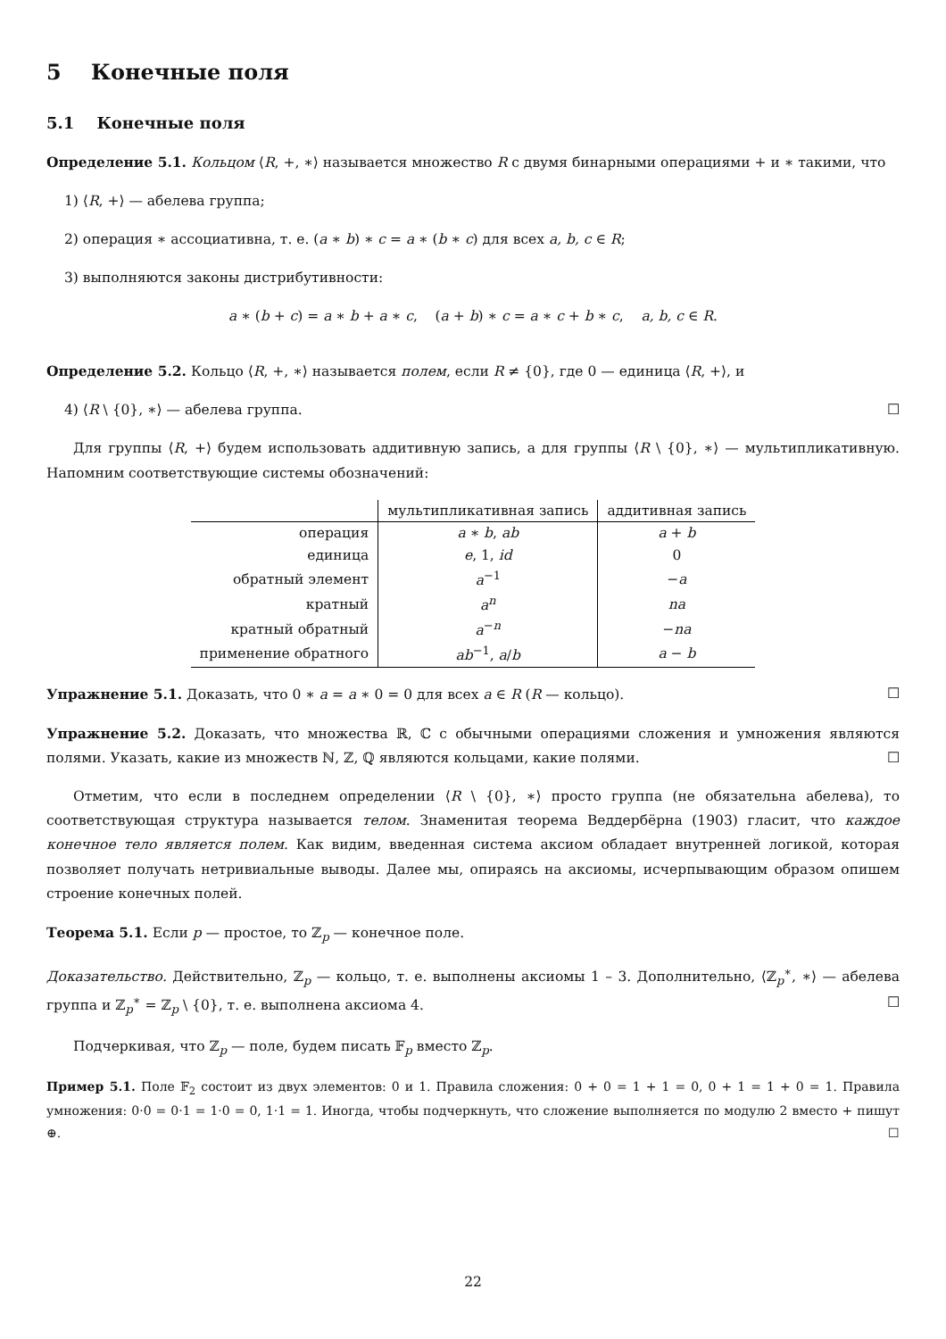5 Конечные поля
5.1 Конечные поля
Определение 5.1. Кольцом ⟨R, +, ∗⟩ называется множество R с двумя бинарными операциями + и ∗ такими, что
1) ⟨R, +⟩ — абелева группа;
2) операция ∗ ассоциативна, т. е. (a ∗ b) ∗ c = a ∗ (b ∗ c) для всех a, b, c ∈ R;
3) выполняются законы дистрибутивности:
a ∗ (b + c) = a ∗ b + a ∗ c, (a + b) ∗ c = a ∗ c + b ∗ c, a, b, c ∈ R.
Определение 5.2. Кольцо ⟨R, +, ∗⟩ называется полем, если R ≠ {0}, где 0 — единица ⟨R, +⟩, и
4) ⟨R \ {0}, ∗⟩ — абелева группа. ☐
Для группы ⟨R, +⟩ будем использовать аддитивную запись, а для группы ⟨R \ {0}, ∗⟩ — мультипликативную. Напомним соответствующие системы обозначений:
| | мультипликативная запись | аддитивная запись |
| --- | --- | --- |
| операция | a ∗ b , ab | a + b |
| единица | e , 1, id | 0 |
| обратный элемент | a<sup>−1</sup> | − a |
| кратный | a<sup>n</sup> | na |
| кратный обратный | a<sup>−n</sup> | − na |
| применение обратного | ab<sup>−1</sup>, a / b | a − b |
Упражнение 5.1. Доказать, что 0 ∗ a = a ∗ 0 = 0 для всех a ∈ R (R — кольцо). ☐
Упражнение 5.2. Доказать, что множества ℝ, ℂ с обычными операциями сложения и умножения являются полями. Указать, какие из множеств ℕ, ℤ, ℚ являются кольцами, какие полями. ☐
Отметим, что если в последнем определении ⟨R \ {0}, ∗⟩ просто группа (не обязательна абелева), то соответствующая структура называется телом. Знаменитая теорема Веддербёрна (1903) гласит, что каждое конечное тело является полем. Как видим, введенная система аксиом обладает внутренней логикой, которая позволяет получать нетривиальные выводы. Далее мы, опираясь на аксиомы, исчерпывающим образом опишем строение конечных полей.
Теорема 5.1. Если p — простое, то ℤ<sub>p</sub> — конечное поле.
Доказательство. Действительно, ℤ<sub>p</sub> — кольцо, т. е. выполнены аксиомы 1 – 3. Дополнительно, ⟨ℤ<sub>p</sub><sup>∗</sup>, ∗⟩ — абелева группа и ℤ<sub>p</sub><sup>∗</sup> = ℤ<sub>p</sub> \ {0}, т. е. выполнена аксиома 4. ☐
Подчеркивая, что ℤ<sub>p</sub> — поле, будем писать 𝔽<sub>p</sub> вместо ℤ<sub>p</sub>.
Пример 5.1. Поле 𝔽<sub>2</sub> состоит из двух элементов: 0 и 1. Правила сложения: 0 + 0 = 1 + 1 = 0, 0 + 1 = 1 + 0 = 1. Правила умножения: 0·0 = 0·1 = 1·0 = 0, 1·1 = 1. Иногда, чтобы подчеркнуть, что сложение выполняется по модулю 2 вместо + пишут ⊕. ☐
22